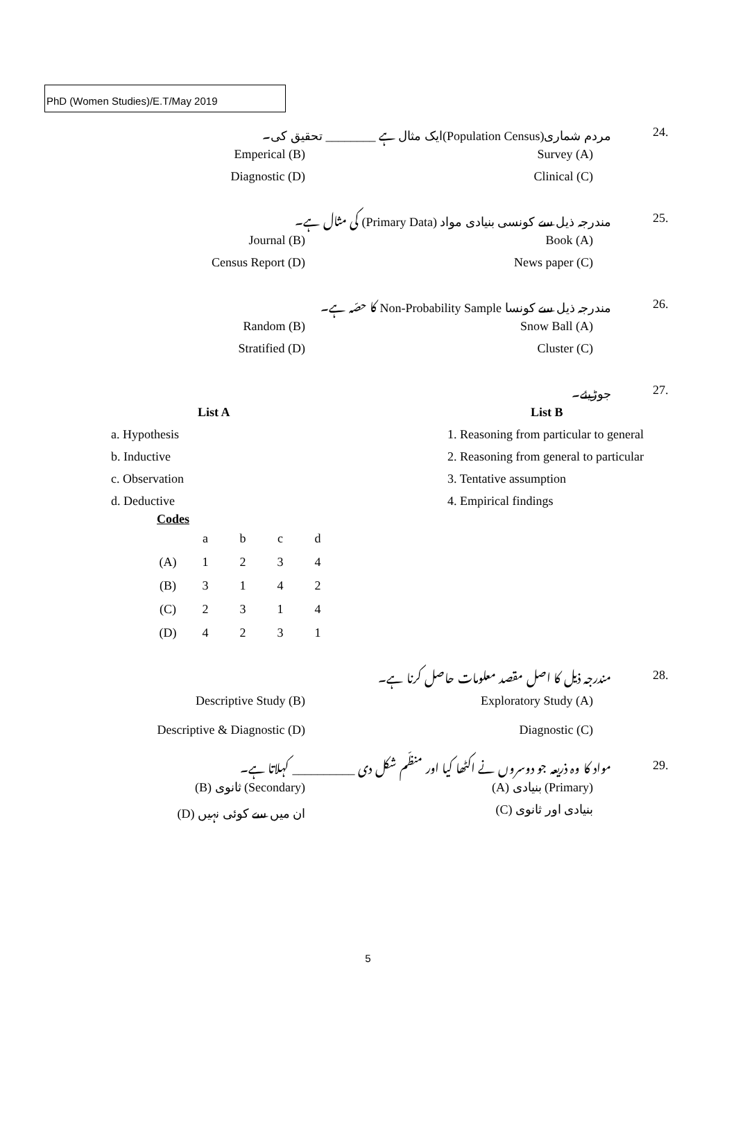PhD (Women Studies)/E.T/May 2019
مردم شماری(Population Census)ایک مثال ہے ________ تحقیق کی۔ 24.
Emperical (B) Survey (A)
Diagnostic (D) Clinical (C)
مندرجہ ذیل سے کونسی بنیادی مواد (Primary Data) کی مثال ہے۔ 25.
Journal (B) Book (A)
Census Report (D) News paper (C)
مندرجہ ذیل سے کونسا Non-Probability Sample کا حصّہ ہے۔ 26.
Random (B) Snow Ball (A)
Stratified (D) Cluster (C)
جوڑیئے۔ 27.
| List A | List B |
| --- | --- |
| a. Hypothesis | 1. Reasoning from particular to general |
| b. Inductive | 2. Reasoning from general to particular |
| c. Observation | 3. Tentative assumption |
| d. Deductive | 4. Empirical findings |
Codes
| | a | b | c | d |
| (A) | 1 | 2 | 3 | 4 |
| (B) | 3 | 1 | 4 | 2 |
| (C) | 2 | 3 | 1 | 4 |
| (D) | 4 | 2 | 3 | 1 |
مندرجہ ذیل کا اصل مقصد معلومات حاصل کرنا ہے۔ 28.
Descriptive Study (B) Exploratory Study (A)
Descriptive & Diagnostic (D) Diagnostic (C)
مواد کا وہ ذریعہ جو دوسروں نے اکٹھا کیا اور منظّم شکل دی __________ کہلاتا ہے۔ 29.
(B) ثانوی (Secondary) (A) بنیادی (Primary)
(D) ان میں سے کوئی نہیں (C) بنیادی اور ثانوی
5